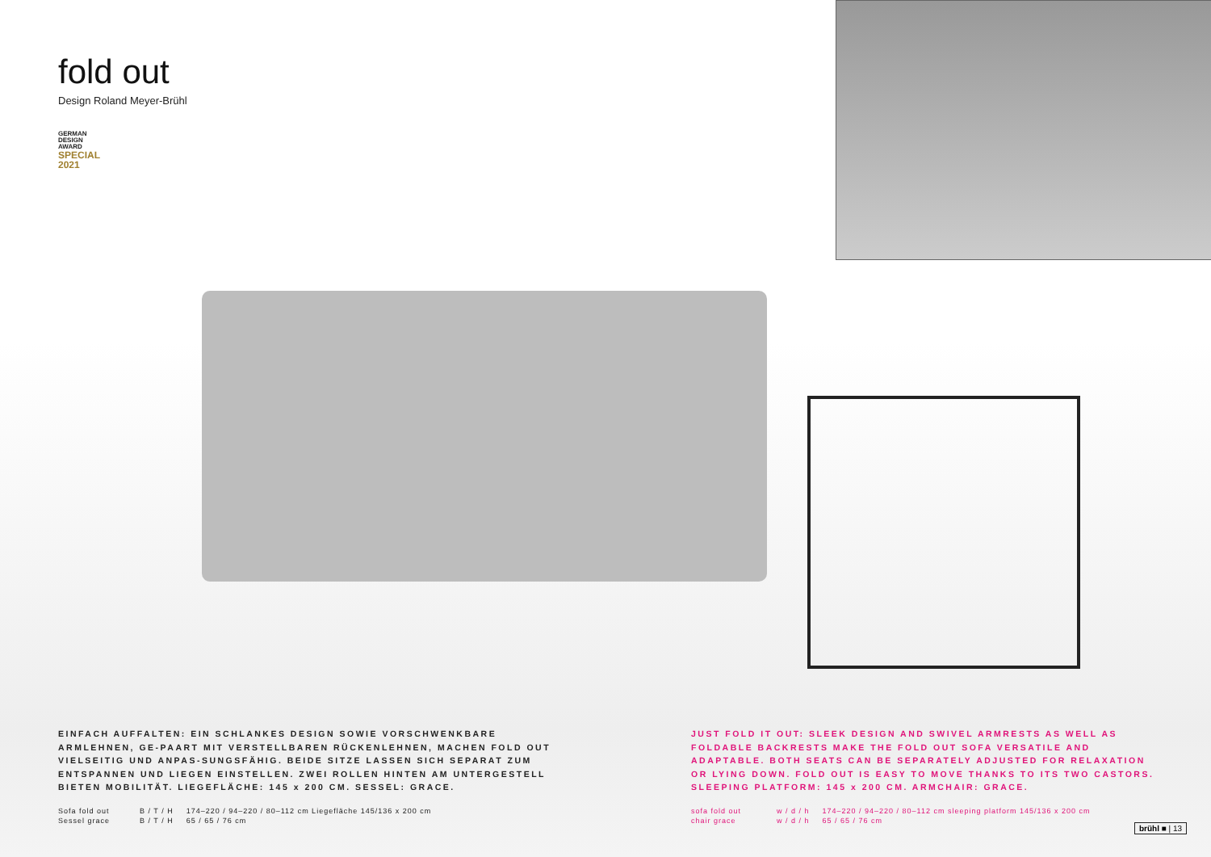fold out
Design Roland Meyer-Brühl
GERMAN
DESIGN
AWARD
SPECIAL
2021
EINFACH AUFFALTEN: EIN SCHLANKES DESIGN SOWIE VORSCHWENKBARE ARMLEHNEN, GE-PAART MIT VERSTELLBAREN RÜCKENLEHNEN, MACHEN FOLD OUT VIELSEITIG UND ANPAS-SUNGSFÄHIG. BEIDE SITZE LASSEN SICH SEPARAT ZUM ENTSPANNEN UND LIEGEN EINSTELLEN. ZWEI ROLLEN HINTEN AM UNTERGESTELL BIETEN MOBILITÄT. LIEGEFLÄCHE: 145 x 200 CM. SESSEL: GRACE.
JUST FOLD IT OUT: SLEEK DESIGN AND SWIVEL ARMRESTS AS WELL AS FOLDABLE BACKRESTS MAKE THE FOLD OUT SOFA VERSATILE AND ADAPTABLE. BOTH SEATS CAN BE SEPARATELY ADJUSTED FOR RELAXATION OR LYING DOWN. FOLD OUT IS EASY TO MOVE THANKS TO ITS TWO CASTORS. SLEEPING PLATFORM: 145 x 200 CM. ARMCHAIR: GRACE.
| Sofa fold out | B / T / H | 174–220 / 94–220 / 80–112 cm Liegefläche 145/136 x 200 cm |
| Sessel grace | B / T / H | 65 / 65 / 76 cm |
| sofa fold out | w / d / h | 174–220 / 94–220 / 80–112 cm sleeping platform 145/136 x 200 cm |
| chair grace | w / d / h | 65 / 65 / 76 cm |
brühl ■ | 13